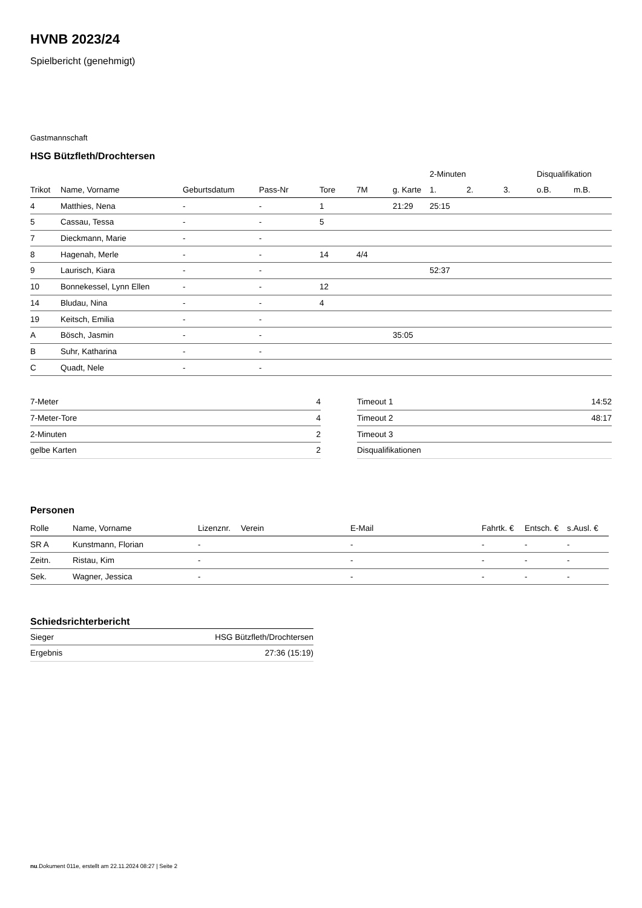HVNB 2023/24
Spielbericht (genehmigt)
Gastmannschaft
HSG Bützfleth/Drochtersen
| | | | | | | | 2-Minuten | | | Disqualifikation | |
| --- | --- | --- | --- | --- | --- | --- | --- | --- | --- | --- | --- |
| Trikot | Name, Vorname | Geburtsdatum | Pass-Nr | Tore | 7M | g. Karte | 1. | 2. | 3. | o.B. | m.B. |
| 4 | Matthies, Nena | - | - | 1 | | 21:29 | 25:15 | | | | |
| 5 | Cassau, Tessa | - | - | 5 | | | | | | | |
| 7 | Dieckmann, Marie | - | - | | | | | | | | |
| 8 | Hagenah, Merle | - | - | 14 | 4/4 | | | | | | |
| 9 | Laurisch, Kiara | - | - | | | | 52:37 | | | | |
| 10 | Bonnekessel, Lynn Ellen | - | - | 12 | | | | | | | |
| 14 | Bludau, Nina | - | - | 4 | | | | | | | |
| 19 | Keitsch, Emilia | - | - | | | | | | | | |
| A | Bösch, Jasmin | - | - | | | 35:05 | | | | | |
| B | Suhr, Katharina | - | - | | | | | | | | |
| C | Quadt, Nele | - | - | | | | | | | | |
| 7-Meter | 4 |
| 7-Meter-Tore | 4 |
| 2-Minuten | 2 |
| gelbe Karten | 2 |
| Timeout 1 | 14:52 |
| Timeout 2 | 48:17 |
| Timeout 3 | |
| Disqualifikationen | |
Personen
| Rolle | Name, Vorname | Lizenznr. | Verein | E-Mail | Fahrtk. € | Entsch. € | s.Ausl. € |
| --- | --- | --- | --- | --- | --- | --- | --- |
| SR A | Kunstmann, Florian | - | | - | - | - | - |
| Zeitn. | Ristau, Kim | - | | - | - | - | - |
| Sek. | Wagner, Jessica | - | | - | - | - | - |
Schiedsrichterbericht
| Sieger | HSG Bützfleth/Drochtersen |
| Ergebnis | 27:36 (15:19) |
nu.Dokument 011e, erstellt am 22.11.2024 08:27 | Seite 2